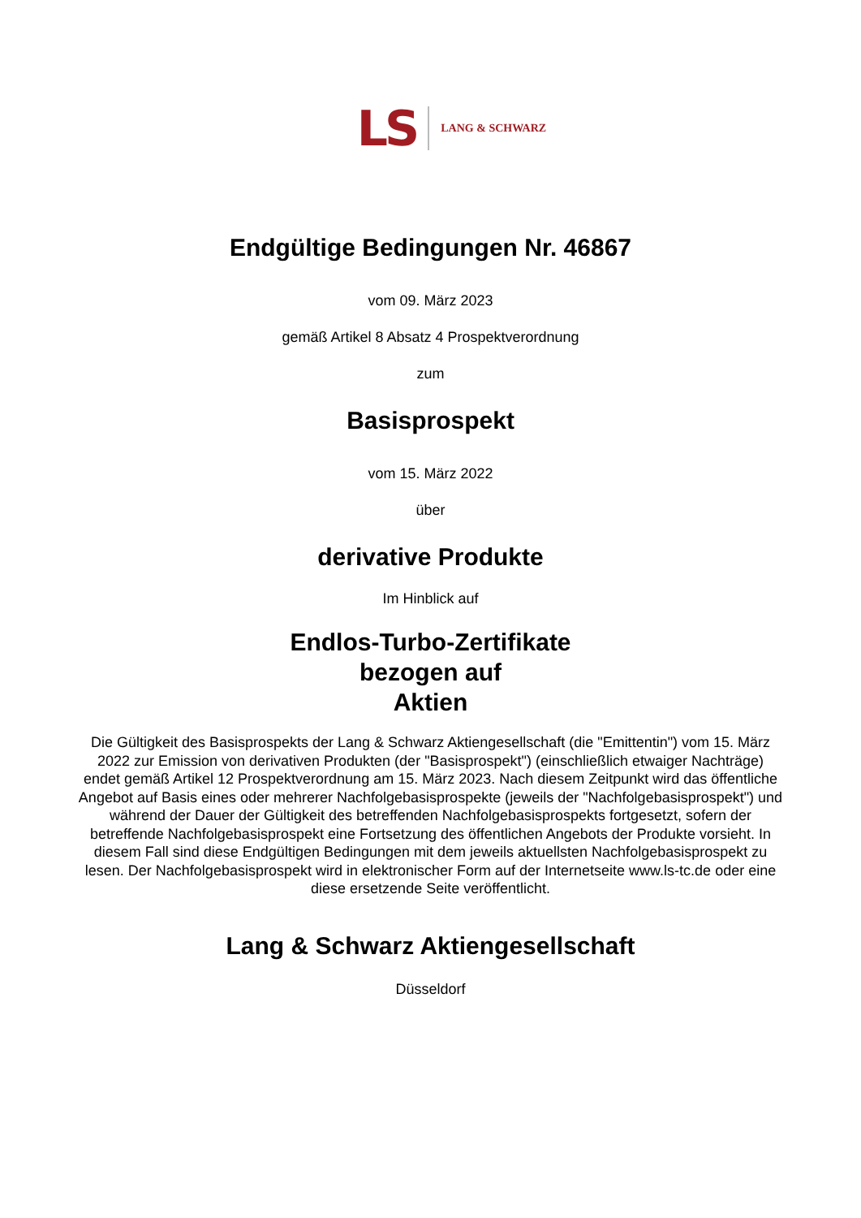LS LANG & SCHWARZ
Endgültige Bedingungen Nr. 46867
vom 09. März 2023
gemäß Artikel 8 Absatz 4 Prospektverordnung
zum
Basisprospekt
vom 15. März 2022
über
derivative Produkte
Im Hinblick auf
Endlos-Turbo-Zertifikate
bezogen auf
Aktien
Die Gültigkeit des Basisprospekts der Lang & Schwarz Aktiengesellschaft (die "Emittentin") vom 15. März 2022 zur Emission von derivativen Produkten (der "Basisprospekt") (einschließlich etwaiger Nachträge) endet gemäß Artikel 12 Prospektverordnung am 15. März 2023. Nach diesem Zeitpunkt wird das öffentliche Angebot auf Basis eines oder mehrerer Nachfolgebasisprospekte (jeweils der "Nachfolgebasisprospekt") und während der Dauer der Gültigkeit des betreffenden Nachfolgebasisprospekts fortgesetzt, sofern der betreffende Nachfolgebasisprospekt eine Fortsetzung des öffentlichen Angebots der Produkte vorsieht. In diesem Fall sind diese Endgültigen Bedingungen mit dem jeweils aktuellsten Nachfolgebasisprospekt zu lesen. Der Nachfolgebasisprospekt wird in elektronischer Form auf der Internetseite www.ls-tc.de oder eine diese ersetzende Seite veröffentlicht.
Lang & Schwarz Aktiengesellschaft
Düsseldorf